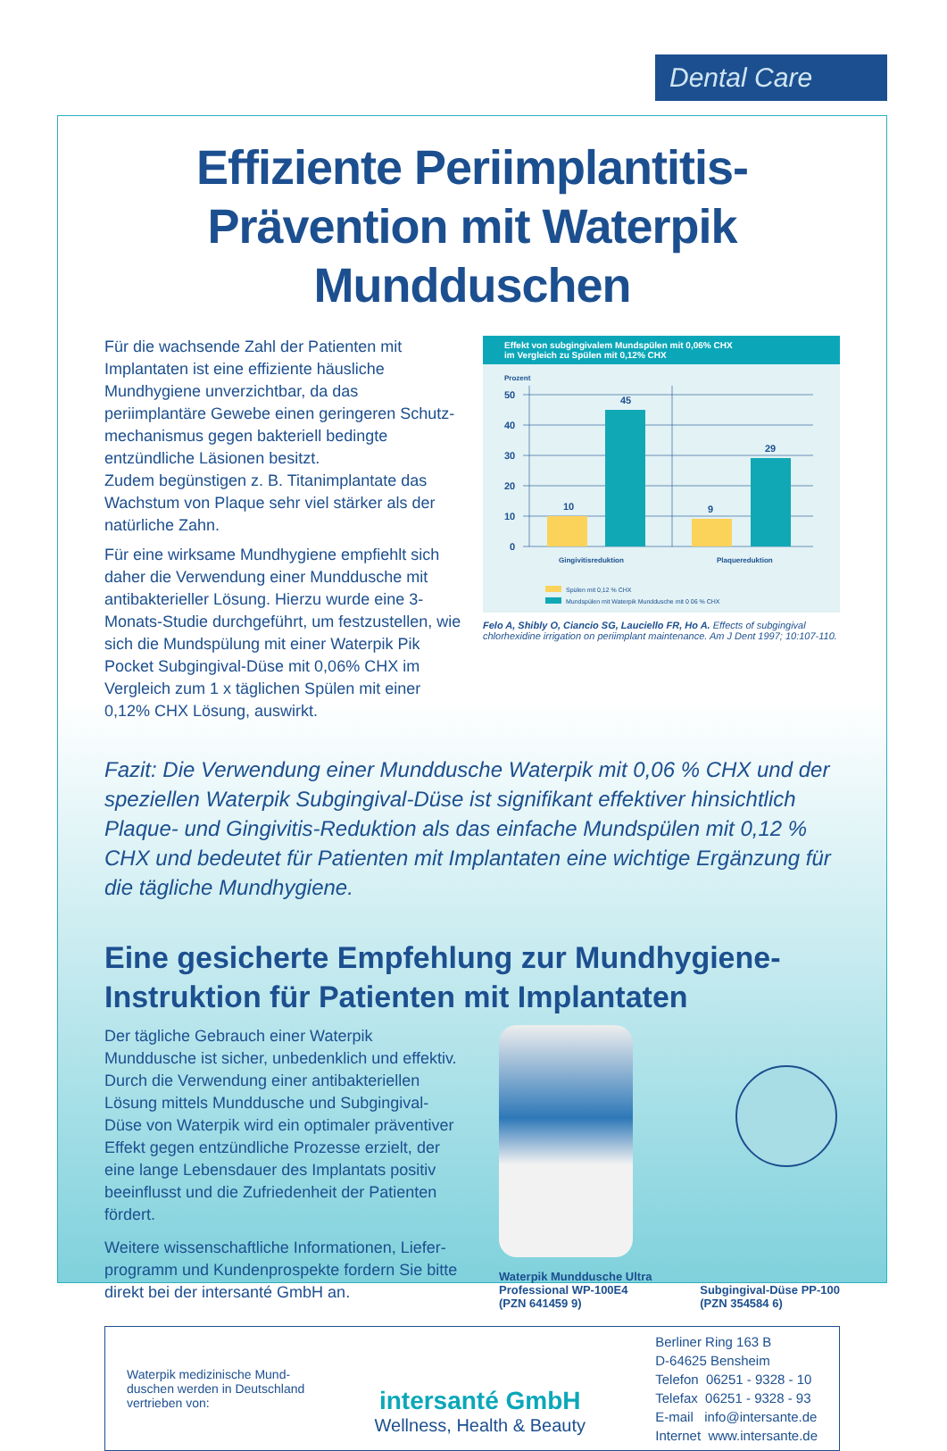Dental Care
Effiziente Periimplantitis-Prävention mit Waterpik Mundduschen
Für die wachsende Zahl der Patienten mit Implantaten ist eine effiziente häusliche Mundhygiene unverzichtbar, da das periimplantäre Gewebe einen geringeren Schutz­mechanismus gegen bakteriell bedingte entzündliche Läsionen besitzt.
Zudem begünstigen z. B. Titanimplantate das Wachstum von Plaque sehr viel stärker als der natürliche Zahn.
Für eine wirksame Mundhygiene empfiehlt sich daher die Verwendung einer Munddusche mit antibakterieller Lösung. Hierzu wurde eine 3-Monats-Studie durchge­führt, um festzustellen, wie sich die Mundspülung mit einer Waterpik Pik Pocket Subgingival-Düse mit 0,06% CHX im Vergleich zum 1 x täglichen Spülen mit einer 0,12% CHX Lösung, auswirkt.
Effekt von subgingivalem Mundspülen mit 0,06% CHX
im Vergleich zu Spülen mit 0,12% CHX
Prozent
50
40
30
20
10
0
10
45
9
29
Gingivitisreduktion
Plaquereduktion
Spülen mit 0,12 % CHX
Mundspülen mit Waterpik Munddusche mit 0 06 % CHX
Felo A, Shibly O, Ciancio SG, Lauciello FR, Ho A. Effects of subgingival chlorhexidine irrigation on periimplant maintenance. Am J Dent 1997; 10:107-110.
Fazit: Die Verwendung einer Munddusche Waterpik mit 0,06 % CHX und der speziellen Waterpik Subgingival-Düse ist signifikant effektiver hinsichtlich Plaque- und Gingivitis-Reduktion als das einfache Mundspülen mit 0,12 % CHX und bedeutet für Patienten mit Implantaten eine wichtige Ergänzung für die tägliche Mundhygiene.
Eine gesicherte Empfehlung zur Mundhygiene-Instruktion für Patienten mit Implantaten
Der tägliche Gebrauch einer Waterpik Munddusche ist sicher, unbedenklich und effektiv. Durch die Verwendung einer antibakteriellen Lösung mittels Munddusche und Subgingival-Düse von Waterpik wird ein optimaler präventiver Effekt gegen entzündliche Prozesse erzielt, der eine lange Lebensdauer des Implantats positiv beeinflusst und die Zufriedenheit der Patienten fördert.
Weitere wissenschaftliche Informationen, Liefer­programm und Kundenprospekte fordern Sie bitte direkt bei der intersanté GmbH an.
Waterpik Munddusche Ultra
Professional WP-100E4
(PZN 641459 9)
Subgingival-Düse PP-100
(PZN 354584 6)
Waterpik medizinische Mund-
duschen werden in Deutschland
vertrieben von:
intersanté GmbH
Wellness, Health & Beauty
Berliner Ring 163 B
D-64625 Bensheim
Telefon 06251 - 9328 - 10
Telefax 06251 - 9328 - 93
E-mail info@intersante.de
Internet www.intersante.de